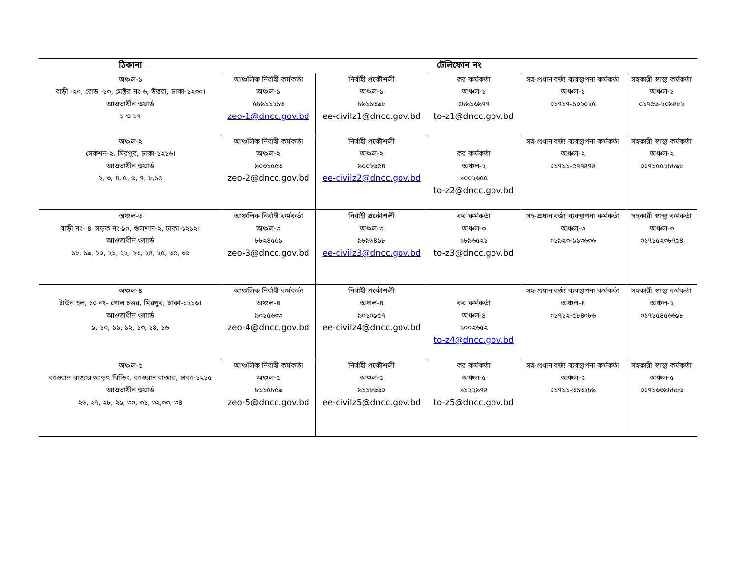| ঠিকানা | টেলিফোন নং | | | | |
| --- | --- | --- | --- | --- | --- |
| অঞ্চল-১ বাড়ী -২০, রোড -১৩, সেক্টর নং-৬, উত্তরা, ঢাকা-১২৩০। আওতাধীন ওয়ার্ড ১ ও ১৭ | আঞ্চলিক নির্বাহী কর্মকর্তা অঞ্চল-১ ৫৮৯১১২১৩ zeo-1@dncc.gov.bd | নির্বাহী প্রকৌশলী অঞ্চল-১ ৮৯১১৩৯৮ ee-civilz1@dncc.gov.bd | কর কর্মকর্তা অঞ্চল-১ ৫৮৯১৬৯৭৭ to-z1@dncc.gov.bd | সহ-প্রধান বর্জ্য ব্যবস্থাপনা কর্মকর্তা অঞ্চল-১ ০১৭১৭-১০২০২৫ | সহকারী স্বাস্থ্য কর্মকর্তা অঞ্চল-১ ০১৭৫৬-২০৯৪৮২ |
| অঞ্চল-২ সেকশন-২, মিরপুর, ঢাকা-১২১৬। আওতাধীন ওয়ার্ড ২, ৩, ৪, ৫, ৬, ৭, ৮,১৫ | আঞ্চলিক নির্বাহী কর্মকর্তা অঞ্চল-২ ৯০৩১৫৫৩ zeo-2@dncc.gov.bd | নির্বাহী প্রকৌশলী অঞ্চল-২ ৯০০২৬৫৪ ee-civilz2@dncc.gov.bd | কর কর্মকর্তা অঞ্চল-২ ৯০০২৬৫৫ to-z2@dncc.gov.bd | সহ-প্রধান বর্জ্য ব্যবস্থাপনা কর্মকর্তা অঞ্চল-২ ০১৭১১-৫৭৭৪৭৪ | সহকারী স্বাস্থ্য কর্মকর্তা অঞ্চল-২ ০১৭১৫৫২৮৮৯৮ |
| অঞ্চল-৩ বাড়ী নং- ৪, সড়ক নং-৯০, গুলশান-২, ঢাকা-১২১২। আওতাধীন ওয়ার্ড ১৮, ১৯, ২০, ২১, ২২, ২৩, ২৪, ২৫, ৩৫, ৩৬ | আঞ্চলিক নির্বাহী কর্মকর্তা অঞ্চল-৩ ৮৮২৪৫৫১ zeo-3@dncc.gov.bd | নির্বাহী প্রকৌশলী অঞ্চল-৩ ৯৮৯৬৪১৮ ee-civilz3@dncc.gov.bd | কর কর্মকর্তা অঞ্চল-৩ ৯৮৯৬৫২১ to-z3@dncc.gov.bd | সহ-প্রধান বর্জ্য ব্যবস্থাপনা কর্মকর্তা অঞ্চল-৩ ০১৯২৩-১১৩৬৩৬ | সহকারী স্বাস্থ্য কর্মকর্তা অঞ্চল-৩ ০১৭১৫২৩৮৭৫৪ |
| অঞ্চল-৪ টাউন হল, ১০ নং- গোল চত্তর, মিরপুর, ঢাকা-১২১৬। আওতাধীন ওয়ার্ড ৯, ১০, ১১, ১২, ১৩, ১৪, ১৬ | আঞ্চলিক নির্বাহী কর্মকর্তা অঞ্চল-৪ ৯০১৫৬৩৩ zeo-4@dncc.gov.bd | নির্বাহী প্রকৌশলী অঞ্চল-৪ ৯০১০৯৫৭ ee-civilz4@dncc.gov.bd | কর কর্মকর্তা অঞ্চল-৪ ৯০০২৬৫২ to-z4@dncc.gov.bd | সহ-প্রধান বর্জ্য ব্যবস্থাপনা কর্মকর্তা অঞ্চল-৪ ০১৭১২-৫৮৪০৮৬ | সহকারী স্বাস্থ্য কর্মকর্তা অঞ্চল-২ ০১৭১৫৪৫৬৬৯৮ |
| অঞ্চল-৫ কাওরান বাজার আড়ৎ বিল্ডিং, কাওরান বাজার, ঢাকা-১২১৫ আওতাধীন ওয়ার্ড ২৬, ২৭, ২৮, ২৯, ৩০, ৩১, ৩২,৩৩, ৩৪ | আঞ্চলিক নির্বাহী কর্মকর্তা অঞ্চল-৫ ৮১১৫৮৫৯ zeo-5@dncc.gov.bd | নির্বাহী প্রকৌশলী অঞ্চল-৫ ৯১১৮৬৬০ ee-civilz5@dncc.gov.bd | কর কর্মকর্তা অঞ্চল-৫ ৯১২২৯৭৪ to-z5@dncc.gov.bd | সহ-প্রধান বর্জ্য ব্যবস্থাপনা কর্মকর্তা অঞ্চল-৫ ০১৭১১-৩১৩২৮৯ | সহকারী স্বাস্থ্য কর্মকর্তা অঞ্চল-৫ ০১৭১৬৩৯৮৮৮৬ |